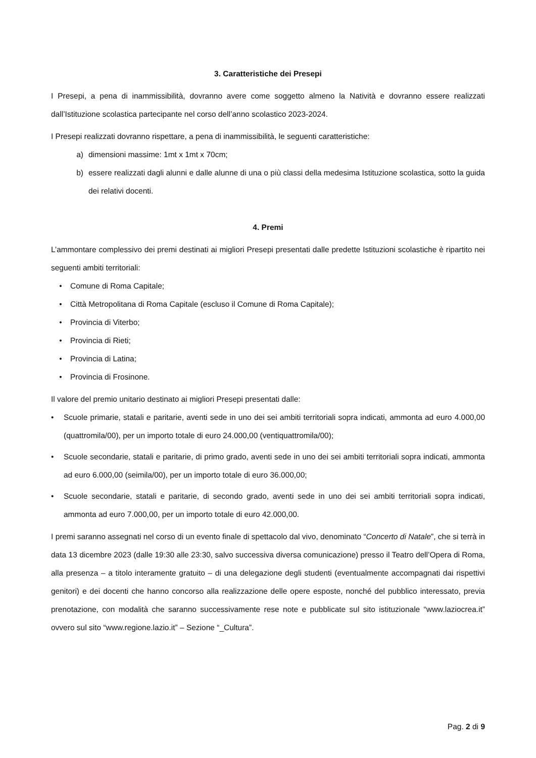3. Caratteristiche dei Presepi
I Presepi, a pena di inammissibilità, dovranno avere come soggetto almeno la Natività e dovranno essere realizzati dall’Istituzione scolastica partecipante nel corso dell’anno scolastico 2023-2024.
I Presepi realizzati dovranno rispettare, a pena di inammissibilità, le seguenti caratteristiche:
a) dimensioni massime: 1mt x 1mt x 70cm;
b) essere realizzati dagli alunni e dalle alunne di una o più classi della medesima Istituzione scolastica, sotto la guida dei relativi docenti.
4. Premi
L’ammontare complessivo dei premi destinati ai migliori Presepi presentati dalle predette Istituzioni scolastiche è ripartito nei seguenti ambiti territoriali:
• Comune di Roma Capitale;
• Città Metropolitana di Roma Capitale (escluso il Comune di Roma Capitale);
• Provincia di Viterbo;
• Provincia di Rieti;
• Provincia di Latina;
• Provincia di Frosinone.
Il valore del premio unitario destinato ai migliori Presepi presentati dalle:
• Scuole primarie, statali e paritarie, aventi sede in uno dei sei ambiti territoriali sopra indicati, ammonta ad euro 4.000,00 (quattromila/00), per un importo totale di euro 24.000,00 (ventiquattromila/00);
• Scuole secondarie, statali e paritarie, di primo grado, aventi sede in uno dei sei ambiti territoriali sopra indicati, ammonta ad euro 6.000,00 (seimila/00), per un importo totale di euro 36.000,00;
• Scuole secondarie, statali e paritarie, di secondo grado, aventi sede in uno dei sei ambiti territoriali sopra indicati, ammonta ad euro 7.000,00, per un importo totale di euro 42.000,00.
I premi saranno assegnati nel corso di un evento finale di spettacolo dal vivo, denominato “Concerto di Natale”, che si terrà in data 13 dicembre 2023 (dalle 19:30 alle 23:30, salvo successiva diversa comunicazione) presso il Teatro dell’Opera di Roma, alla presenza – a titolo interamente gratuito – di una delegazione degli studenti (eventualmente accompagnati dai rispettivi genitori) e dei docenti che hanno concorso alla realizzazione delle opere esposte, nonché del pubblico interessato, previa prenotazione, con modalità che saranno successivamente rese note e pubblicate sul sito istituzionale “www.laziocrea.it” ovvero sul sito “www.regione.lazio.it” – Sezione “_Cultura”.
Pag. 2 di 9